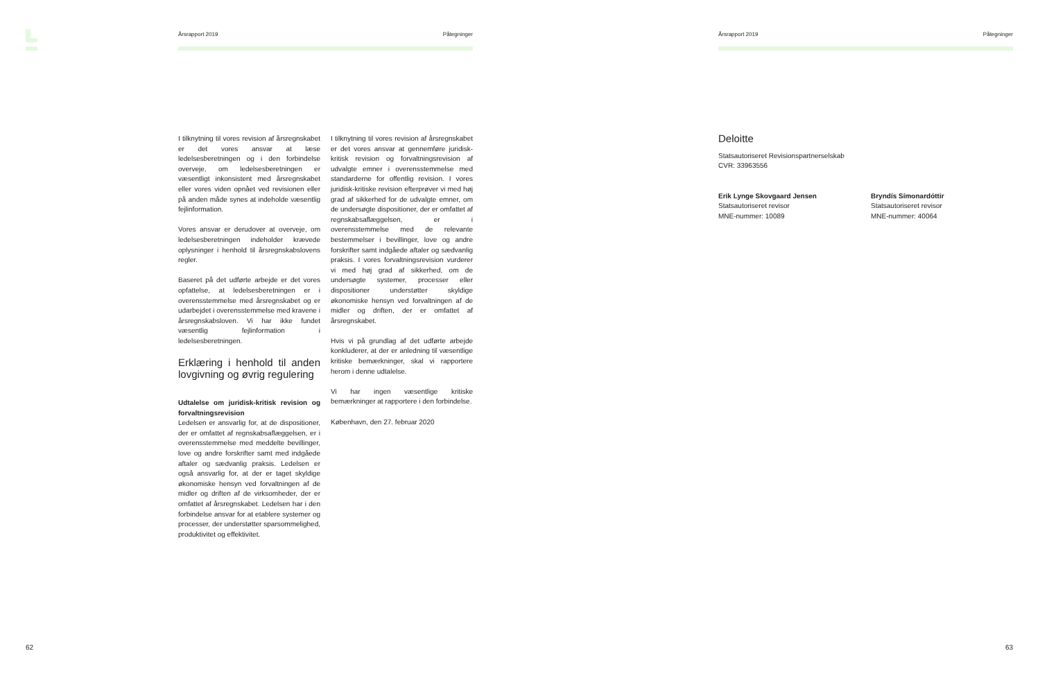Årsrapport 2019 Påtegninger
I tilknytning til vores revision af årsregnskabet er det vores ansvar at læse ledelsesberetningen og i den forbindelse overveje, om ledelsesberetningen er væsentligt inkonsistent med årsregnskabet eller vores viden opnået ved revisionen eller på anden måde synes at indeholde væsentlig fejlinformation.
Vores ansvar er derudover at overveje, om ledelsesberetningen indeholder krævede oplysninger i henhold til årsregnskabslovens regler.
Baseret på det udførte arbejde er det vores opfattelse, at ledelsesberetningen er i overensstemmelse med årsregnskabet og er udarbejdet i overensstemmelse med kravene i årsregnskabsloven. Vi har ikke fundet væsentlig fejlinformation i ledelsesberetningen.
Erklæring i henhold til anden lovgivning og øvrig regulering
Udtalelse om juridisk-kritisk revision og forvaltningsrevision
Ledelsen er ansvarlig for, at de dispositioner, der er omfattet af regnskabsaflæggelsen, er i overensstemmelse med meddelte bevillinger, love og andre forskrifter samt med indgåede aftaler og sædvanlig praksis. Ledelsen er også ansvarlig for, at der er taget skyldige økonomiske hensyn ved forvaltningen af de midler og driften af de virksomheder, der er omfattet af årsregnskabet. Ledelsen har i den forbindelse ansvar for at etablere systemer og processer, der understøtter sparsommelighed, produktivitet og effektivitet.
I tilknytning til vores revision af årsregnskabet er det vores ansvar at gennemføre juridisk-kritisk revision og forvaltningsrevision af udvalgte emner i overensstemmelse med standarderne for offentlig revision. I vores juridisk-kritiske revision efterprøver vi med høj grad af sikkerhed for de udvalgte emner, om de undersøgte dispositioner, der er omfattet af regnskabsaflæggelsen, er i overensstemmelse med de relevante bestemmelser i bevillinger, love og andre forskrifter samt indgåede aftaler og sædvanlig praksis. I vores forvaltningsrevision vurderer vi med høj grad af sikkerhed, om de undersøgte systemer, processer eller dispositioner understøtter skyldige økonomiske hensyn ved forvaltningen af de midler og driften, der er omfattet af årsregnskabet.
Hvis vi på grundlag af det udførte arbejde konkluderer, at der er anledning til væsentlige kritiske bemærkninger, skal vi rapportere herom i denne udtalelse.
Vi har ingen væsentlige kritiske bemærkninger at rapportere i den forbindelse.
København, den 27. februar 2020
62
Årsrapport 2019 Påtegninger
Deloitte
Statsautoriseret Revisionspartnerselskab
CVR: 33963556
Erik Lynge Skovgaard Jensen
Statsautoriseret revisor
MNE-nummer: 10089
Bryndís Símonardóttir
Statsautoriseret revisor
MNE-nummer: 40064
63